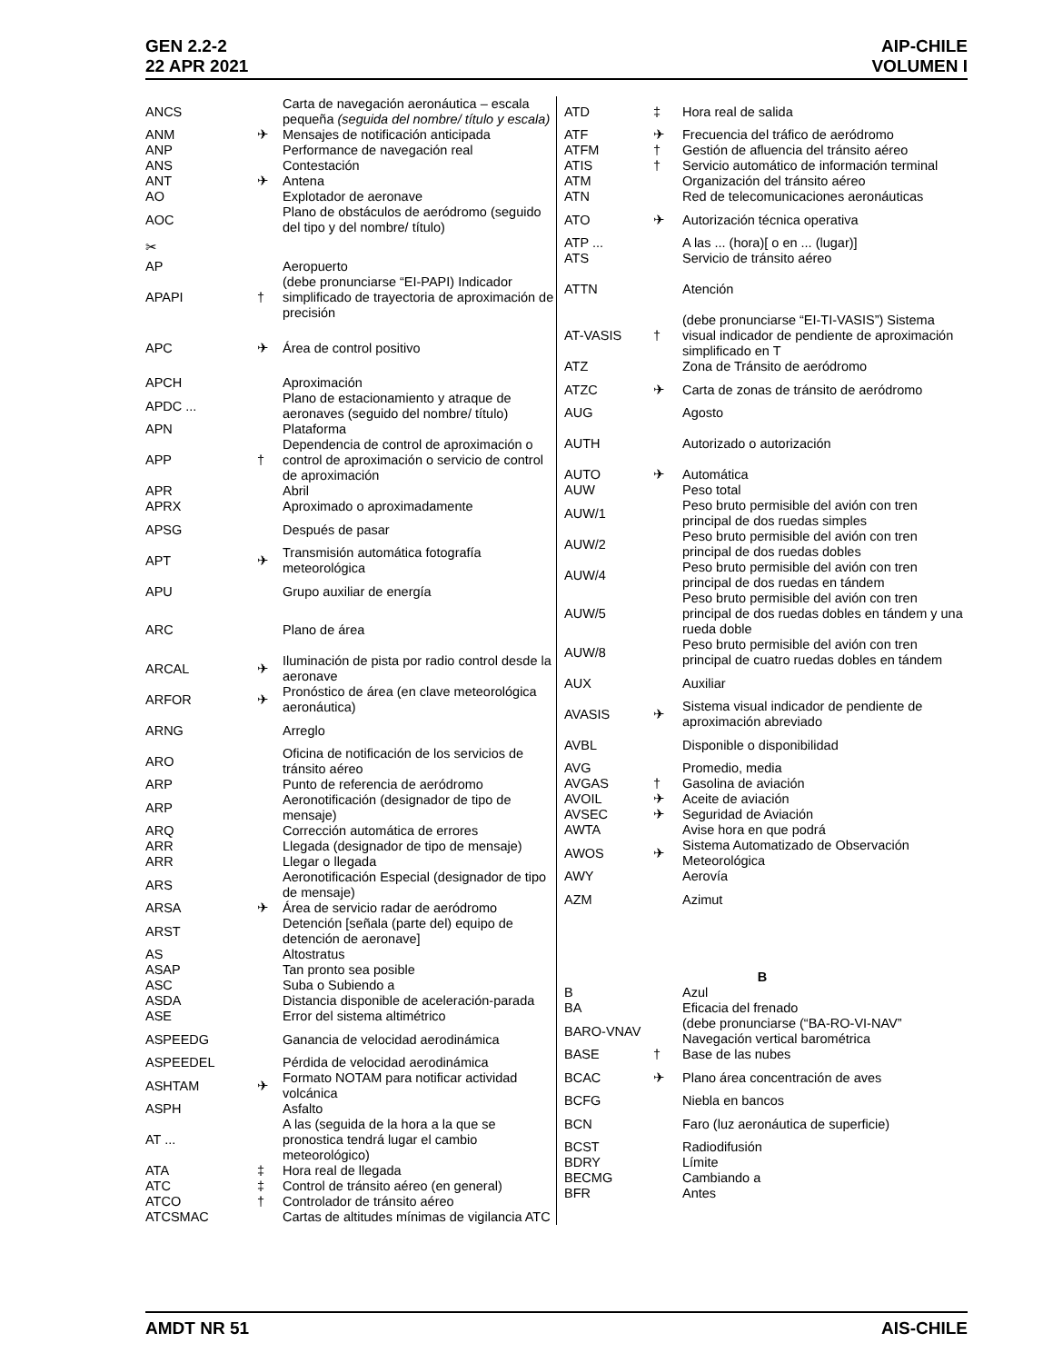GEN 2.2-2
22 APR 2021
AIP-CHILE
VOLUMEN I
| ANCS | | Carta de navegación aeronáutica – escala pequeña (seguida del nombre/ título y escala) |
| ANM | ✈ | Mensajes de notificación anticipada |
| ANP | | Performance de navegación real |
| ANS | | Contestación |
| ANT | ✈ | Antena |
| AO | | Explotador de aeronave |
| AOC | | Plano de obstáculos de aeródromo (seguido del tipo y del nombre/ título) |
| ✂ | | |
| AP | | Aeropuerto |
| APAPI | † | (debe pronunciarse “EI-PAPI) Indicador simplificado de trayectoria de aproximación de precisión |
| APC | ✈ | Área de control positivo |
| APCH | | Aproximación |
| APDC ... | | Plano de estacionamiento y atraque de aeronaves (seguido del nombre/ título) |
| APN | | Plataforma |
| APP | † | Dependencia de control de aproximación o control de aproximación o servicio de control de aproximación |
| APR | | Abril |
| APRX | | Aproximado o aproximadamente |
| APSG | | Después de pasar |
| APT | ✈ | Transmisión automática fotografía meteorológica |
| APU | | Grupo auxiliar de energía |
| ARC | | Plano de área |
| ARCAL | ✈ | Iluminación de pista por radio control desde la aeronave |
| ARFOR | ✈ | Pronóstico de área (en clave meteorológica aeronáutica) |
| ARNG | | Arreglo |
| ARO | | Oficina de notificación de los servicios de tránsito aéreo |
| ARP | | Punto de referencia de aeródromo |
| ARP | | Aeronotificación (designador de tipo de mensaje) |
| ARQ | | Corrección automática de errores |
| ARR | | Llegada (designador de tipo de mensaje) |
| ARR | | Llegar o llegada |
| ARS | | Aeronotificación Especial (designador de tipo de mensaje) |
| ARSA | ✈ | Área de servicio radar de aeródromo |
| ARST | | Detención [señala (parte del) equipo de detención de aeronave] |
| AS | | Altostratus |
| ASAP | | Tan pronto sea posible |
| ASC | | Suba o Subiendo a |
| ASDA | | Distancia disponible de aceleración-parada |
| ASE | | Error del sistema altimétrico |
| ASPEEDG | | Ganancia de velocidad aerodinámica |
| ASPEEDEL | | Pérdida de velocidad aerodinámica |
| ASHTAM | ✈ | Formato NOTAM para notificar actividad volcánica |
| ASPH | | Asfalto |
| AT ... | | A las (seguida de la hora a la que se pronostica tendrá lugar el cambio meteorológico) |
| ATA | ‡ | Hora real de llegada |
| ATC | ‡ | Control de tránsito aéreo (en general) |
| ATCO | † | Controlador de tránsito aéreo |
| ATCSMAC | | Cartas de altitudes mínimas de vigilancia ATC |
| ATD | ‡ | Hora real de salida |
| ATF | ✈ | Frecuencia del tráfico de aeródromo |
| ATFM | † | Gestión de afluencia del tránsito aéreo |
| ATIS | † | Servicio automático de información terminal |
| ATM | | Organización del tránsito aéreo |
| ATN | | Red de telecomunicaciones aeronáuticas |
| ATO | ✈ | Autorización técnica operativa |
| ATP ... | | A las ... (hora)[ o en ... (lugar)] |
| ATS | | Servicio de tránsito aéreo |
| ATTN | | Atención |
| AT-VASIS | † | (debe pronunciarse “EI-TI-VASIS”) Sistema visual indicador de pendiente de aproximación simplificado en T |
| ATZ | | Zona de Tránsito de aeródromo |
| ATZC | ✈ | Carta de zonas de tránsito de aeródromo |
| AUG | | Agosto |
| AUTH | | Autorizado o autorización |
| AUTO | ✈ | Automática |
| AUW | | Peso total |
| AUW/1 | | Peso bruto permisible del avión con tren principal de dos ruedas simples |
| AUW/2 | | Peso bruto permisible del avión con tren principal de dos ruedas dobles |
| AUW/4 | | Peso bruto permisible del avión con tren principal de dos ruedas en tándem |
| AUW/5 | | Peso bruto permisible del avión con tren principal de dos ruedas dobles en tándem y una rueda doble |
| AUW/8 | | Peso bruto permisible del avión con tren principal de cuatro ruedas dobles en tándem |
| AUX | | Auxiliar |
| AVASIS | ✈ | Sistema visual indicador de pendiente de aproximación abreviado |
| AVBL | | Disponible o disponibilidad |
| AVG | | Promedio, media |
| AVGAS | † | Gasolina de aviación |
| AVOIL | ✈ | Aceite de aviación |
| AVSEC | ✈ | Seguridad de Aviación |
| AWTA | | Avise hora en que podrá |
| AWOS | ✈ | Sistema Automatizado de Observación Meteorológica |
| AWY | | Aerovía |
| AZM | | Azimut |
| B | | |
| B | | Azul |
| BA | | Eficacia del frenado |
| BARO-VNAV | | (debe pronunciarse (“BA-RO-VI-NAV” Navegación vertical barométrica |
| BASE | † | Base de las nubes |
| BCAC | ✈ | Plano área concentración de aves |
| BCFG | | Niebla en bancos |
| BCN | | Faro (luz aeronáutica de superficie) |
| BCST | | Radiodifusión |
| BDRY | | Límite |
| BECMG | | Cambiando a |
| BFR | | Antes |
AMDT NR 51 AIS-CHILE